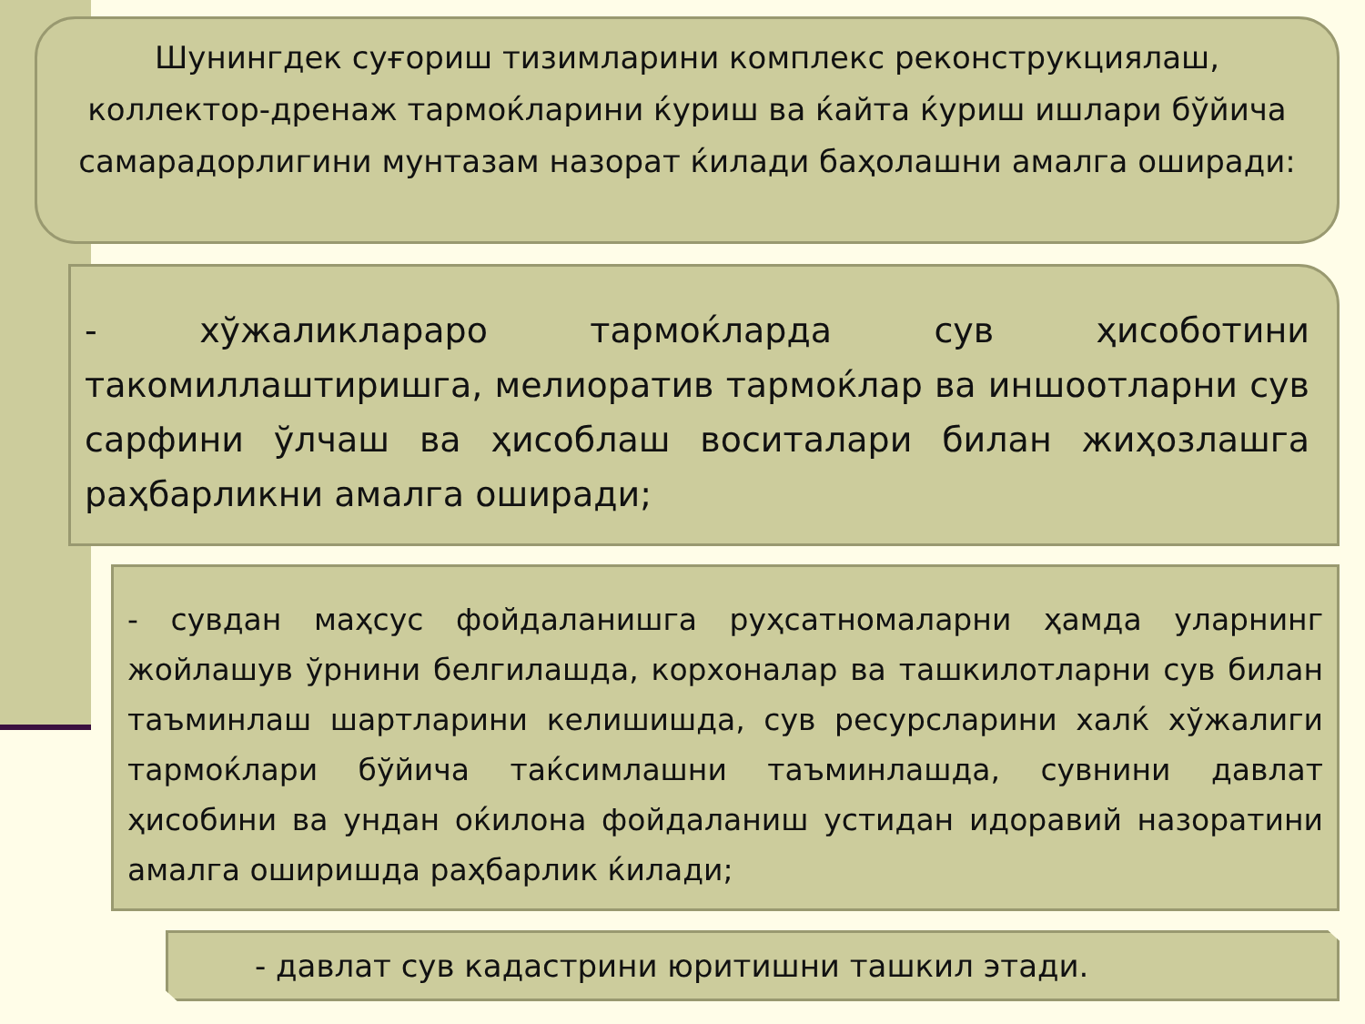Шунингдек суғориш тизимларини комплекс реконструкциялаш, коллектор-дренаж тармоќларини ќуриш ва ќайта ќуриш ишлари бўйича самарадорлигини мунтазам назорат ќилади баҳолашни амалга оширади:
- хўжаликлараро тармоќларда сув ҳисоботини такомиллаштиришга, мелиоратив тармоќлар ва иншоотларни сув сарфини ўлчаш ва ҳисоблаш воситалари билан жиҳозлашга раҳбарликни амалга оширади;
- сувдан маҳсус фойдаланишга руҳсатномаларни ҳамда уларнинг жойлашув ўрнини белгилашда, корхоналар ва ташкилотларни сув билан таъминлаш шартларини келишишда, сув ресурсларини халќ хўжалиги тармоќлари бўйича таќсимлашни таъминлашда, сувнини давлат ҳисобини ва ундан оќилона фойдаланиш устидан идоравий назоратини амалга оширишда раҳбарлик ќилади;
- давлат сув кадастрини юритишни ташкил этади.